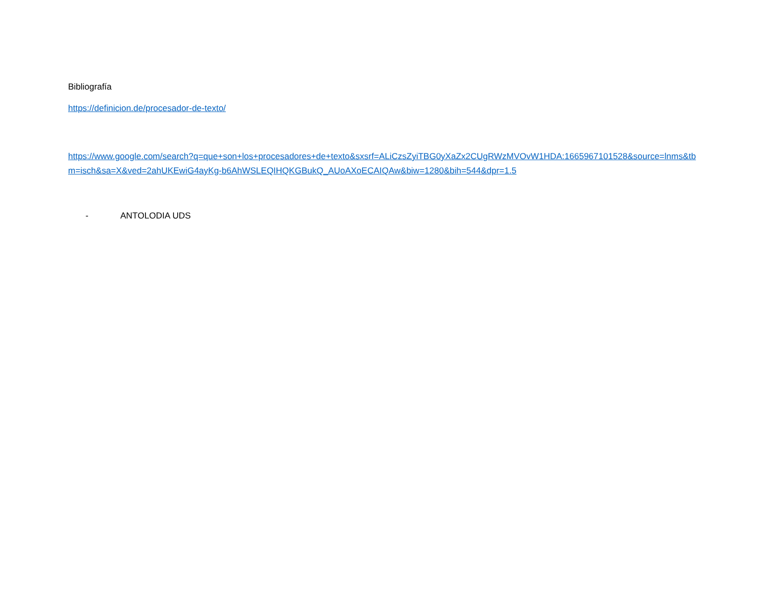Bibliografía
https://definicion.de/procesador-de-texto/
https://www.google.com/search?q=que+son+los+procesadores+de+texto&sxsrf=ALiCzsZyiTBG0yXaZx2CUgRWzMVOvW1HDA:1665967101528&source=lnms&tbm=isch&sa=X&ved=2ahUKEwiG4ayKg-b6AhWSLEQIHQKGBukQ_AUoAXoECAIQAw&biw=1280&bih=544&dpr=1.5
- ANTOLODIA UDS